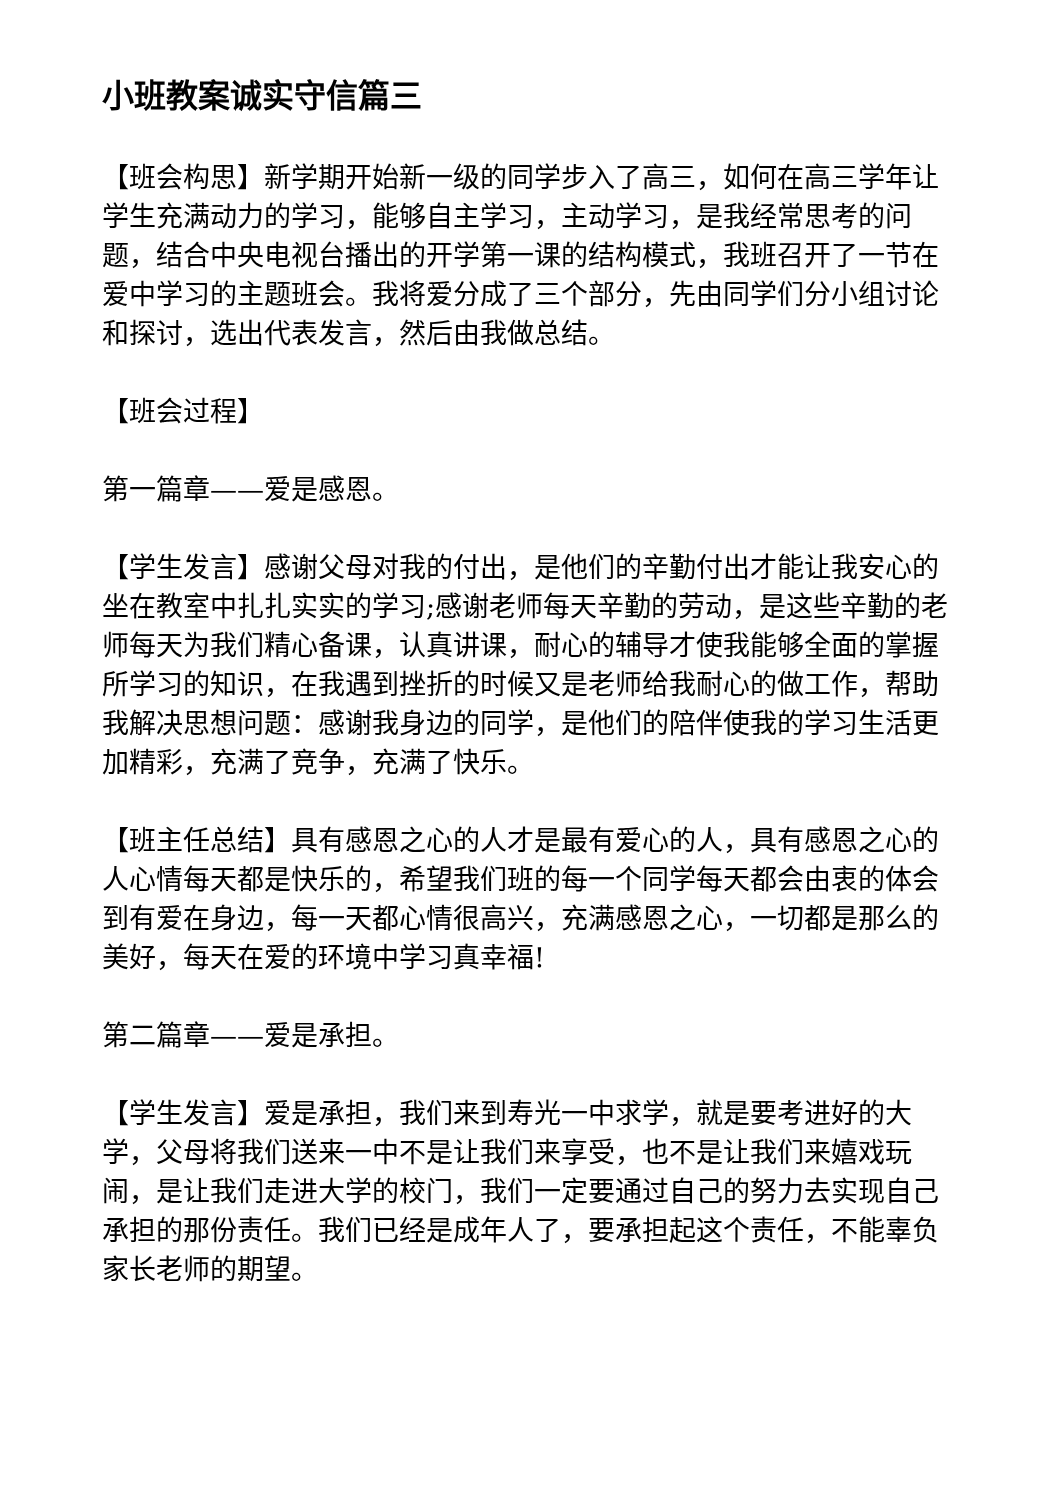小班教案诚实守信篇三
【班会构思】新学期开始新一级的同学步入了高三，如何在高三学年让学生充满动力的学习，能够自主学习，主动学习，是我经常思考的问题，结合中央电视台播出的开学第一课的结构模式，我班召开了一节在爱中学习的主题班会。我将爱分成了三个部分，先由同学们分小组讨论和探讨，选出代表发言，然后由我做总结。
【班会过程】
第一篇章——爱是感恩。
【学生发言】感谢父母对我的付出，是他们的辛勤付出才能让我安心的坐在教室中扎扎实实的学习;感谢老师每天辛勤的劳动，是这些辛勤的老师每天为我们精心备课，认真讲课，耐心的辅导才使我能够全面的掌握所学习的知识，在我遇到挫折的时候又是老师给我耐心的做工作，帮助我解决思想问题：感谢我身边的同学，是他们的陪伴使我的学习生活更加精彩，充满了竞争，充满了快乐。
【班主任总结】具有感恩之心的人才是最有爱心的人，具有感恩之心的人心情每天都是快乐的，希望我们班的每一个同学每天都会由衷的体会到有爱在身边，每一天都心情很高兴，充满感恩之心，一切都是那么的美好，每天在爱的环境中学习真幸福!
第二篇章——爱是承担。
【学生发言】爱是承担，我们来到寿光一中求学，就是要考进好的大学，父母将我们送来一中不是让我们来享受，也不是让我们来嬉戏玩闹，是让我们走进大学的校门，我们一定要通过自己的努力去实现自己承担的那份责任。我们已经是成年人了，要承担起这个责任，不能辜负家长老师的期望。